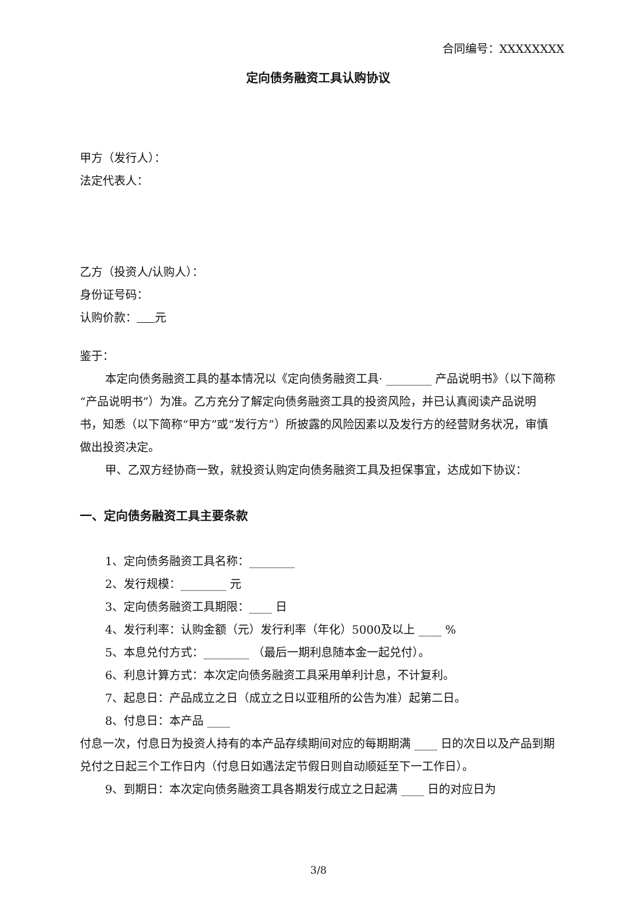合同编号：XXXXXXXX
定向债务融资工具认购协议
甲方（发行人）：
法定代表人：
乙方（投资人/认购人）：
身份证号码：
认购价款： 元
鉴于：
本定向债务融资工具的基本情况以《定向债务融资工具· ________ 产品说明书》（以下简称“产品说明书”）为准。乙方充分了解定向债务融资工具的投资风险，并已认真阅读产品说明书，知悉（以下简称“甲方”或“发行方”）所披露的风险因素以及发行方的经营财务状况，审慎做出投资决定。
甲、乙双方经协商一致，就投资认购定向债务融资工具及担保事宜，达成如下协议：
一、定向债务融资工具主要条款
1、定向债务融资工具名称：________
2、发行规模：________ 元
3、定向债务融资工具期限：____ 日
4、发行利率：认购金额（元）发行利率（年化）5000及以上 ____ %
5、本息兑付方式：________ （最后一期利息随本金一起兑付）。
6、利息计算方式：本次定向债务融资工具采用单利计息，不计复利。
7、起息日：产品成立之日（成立之日以亚租所的公告为准）起第二日。
8、付息日：本产品 ____
付息一次，付息日为投资人持有的本产品存续期间对应的每期期满 ____ 日的次日以及产品到期兑付之日起三个工作日内（付息日如遇法定节假日则自动顺延至下一工作日）。
9、到期日：本次定向债务融资工具各期发行成立之日起满 ____ 日的对应日为
3/8